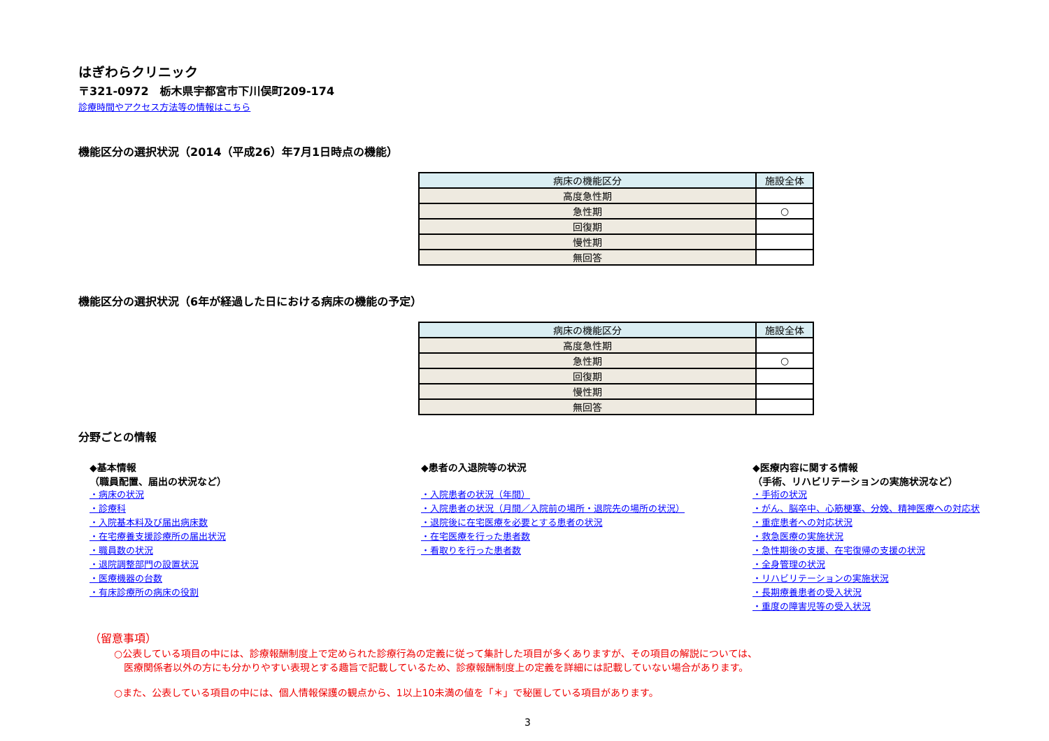はぎわらクリニック
〒321-0972　栃木県宇都宮市下川俣町209-174
診療時間やアクセス方法等の情報はこちら
機能区分の選択状況（2014（平成26）年7月1日時点の機能）
| 病床の機能区分 | 施設全体 |
| --- | --- |
| 高度急性期 | |
| 急性期 | ○ |
| 回復期 | |
| 慢性期 | |
| 無回答 | |
機能区分の選択状況（6年が経過した日における病床の機能の予定）
| 病床の機能区分 | 施設全体 |
| --- | --- |
| 高度急性期 | |
| 急性期 | ○ |
| 回復期 | |
| 慢性期 | |
| 無回答 | |
分野ごとの情報
◆基本情報
（職員配置、届出の状況など）
・病床の状況
・診療科
・入院基本料及び届出病床数
・在宅療養支援診療所の届出状況
・職員数の状況
・退院調整部門の設置状況
・医療機器の台数
・有床診療所の病床の役割
◆患者の入退院等の状況
・入院患者の状況（年間）
・入院患者の状況（月間／入院前の場所・退院先の場所の状況）
・退院後に在宅医療を必要とする患者の状況
・在宅医療を行った患者数
・看取りを行った患者数
◆医療内容に関する情報
（手術、リハビリテーションの実施状況など）
・手術の状況
・がん、脳卒中、心筋梗塞、分娩、精神医療への対応状
・重症患者への対応状況
・救急医療の実施状況
・急性期後の支援、在宅復帰の支援の状況
・全身管理の状況
・リハビリテーションの実施状況
・長期療養患者の受入状況
・重度の障害児等の受入状況
（留意事項）
○公表している項目の中には、診療報酬制度上で定められた診療行為の定義に従って集計した項目が多くありますが、その項目の解説については、
　医療関係者以外の方にも分かりやすい表現とする趣旨で記載しているため、診療報酬制度上の定義を詳細には記載していない場合があります。
○また、公表している項目の中には、個人情報保護の観点から、1以上10未満の値を「＊」で秘匿している項目があります。
3